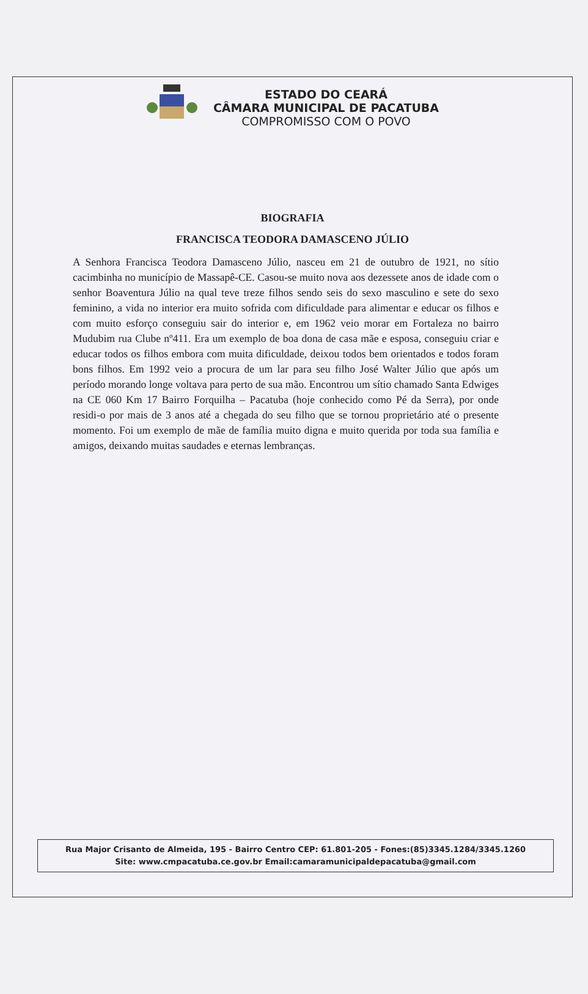ESTADO DO CEARÁ
CÂMARA MUNICIPAL DE PACATUBA
COMPROMISSO COM O POVO
BIOGRAFIA
FRANCISCA TEODORA DAMASCENO JÚLIO
A Senhora Francisca Teodora Damasceno Júlio, nasceu em 21 de outubro de 1921, no sítio cacimbinha no município de Massapê-CE. Casou-se muito nova aos dezessete anos de idade com o senhor Boaventura Júlio na qual teve treze filhos sendo seis do sexo masculino e sete do sexo feminino, a vida no interior era muito sofrida com dificuldade para alimentar e educar os filhos e com muito esforço conseguiu sair do interior e, em 1962 veio morar em Fortaleza no bairro Mudubim rua Clube nº411. Era um exemplo de boa dona de casa mãe e esposa, conseguiu criar e educar todos os filhos embora com muita dificuldade, deixou todos bem orientados e todos foram bons filhos. Em 1992 veio a procura de um lar para seu filho José Walter Júlio que após um período morando longe voltava para perto de sua mão. Encontrou um sítio chamado Santa Edwiges na CE 060 Km 17 Bairro Forquilha – Pacatuba (hoje conhecido como Pé da Serra), por onde residi-o por mais de 3 anos até a chegada do seu filho que se tornou proprietário até o presente momento. Foi um exemplo de mãe de família muito digna e muito querida por toda sua família e amigos, deixando muitas saudades e eternas lembranças.
Rua Major Crisanto de Almeida, 195 - Bairro Centro CEP: 61.801-205 - Fones:(85)3345.1284/3345.1260
Site: www.cmpacatuba.ce.gov.br Email:camaramunicipaldepacatuba@gmail.com